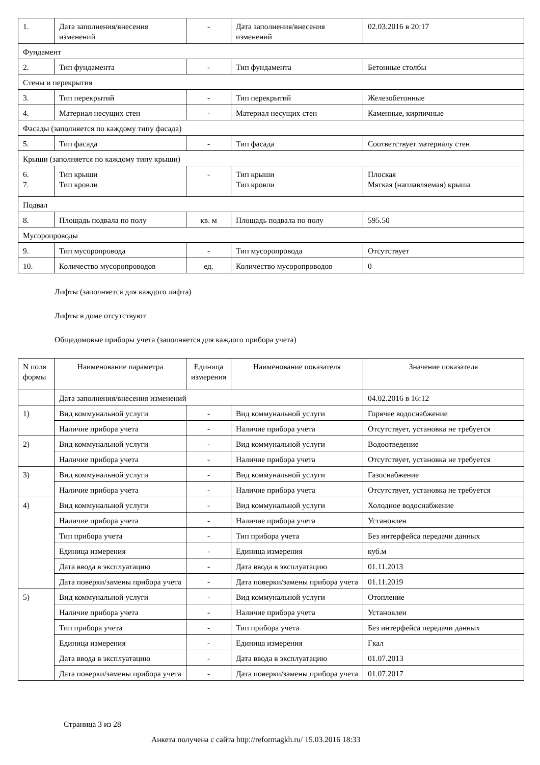| 1. | Дата заполнения/внесения изменений | - | Дата заполнения/внесения изменений | 02.03.2016 в 20:17 |
| Фундамент | | | | |
| 2. | Тип фундамента | - | Тип фундамента | Бетонные столбы |
| Стены и перекрытия | | | | |
| 3. | Тип перекрытий | - | Тип перекрытий | Железобетонные |
| 4. | Материал несущих стен | - | Материал несущих стен | Каменные, кирпичные |
| Фасады (заполняется по каждому типу фасада) | | | | |
| 5. | Тип фасада | - | Тип фасада | Соответствует материалу стен |
| Крыши (заполняется по каждому типу крыши) | | | | |
| 6. 7. | Тип крыши Тип кровли | - | Тип крыши Тип кровли | Плоская Мягкая (наплавляемая) крыша |
| Подвал | | | | |
| 8. | Площадь подвала по полу | кв. м | Площадь подвала по полу | 595.50 |
| Мусоропроводы | | | | |
| 9. | Тип мусоропровода | - | Тип мусоропровода | Отсутствует |
| 10. | Количество мусоропроводов | ед. | Количество мусоропроводов | 0 |
Лифты (заполняется для каждого лифта)
Лифты в доме отсутствуют
Общедомовые приборы учета (заполняется для каждого прибора учета)
| N поля формы | Наименование параметра | Единица измерения | Наименование показателя | Значение показателя |
| --- | --- | --- | --- | --- |
| | Дата заполнения/внесения изменений | | | 04.02.2016 в 16:12 |
| 1) | Вид коммунальной услуги | - | Вид коммунальной услуги | Горячее водоснабжение |
| | Наличие прибора учета | - | Наличие прибора учета | Отсутствует, установка не требуется |
| 2) | Вид коммунальной услуги | - | Вид коммунальной услуги | Водоотведение |
| | Наличие прибора учета | - | Наличие прибора учета | Отсутствует, установка не требуется |
| 3) | Вид коммунальной услуги | - | Вид коммунальной услуги | Газоснабжение |
| | Наличие прибора учета | - | Наличие прибора учета | Отсутствует, установка не требуется |
| 4) | Вид коммунальной услуги | - | Вид коммунальной услуги | Холодное водоснабжение |
| | Наличие прибора учета | - | Наличие прибора учета | Установлен |
| | Тип прибора учета | - | Тип прибора учета | Без интерфейса передачи данных |
| | Единица измерения | - | Единица измерения | куб.м |
| | Дата ввода в эксплуатацию | - | Дата ввода в эксплуатацию | 01.11.2013 |
| | Дата поверки/замены прибора учета | - | Дата поверки/замены прибора учета | 01.11.2019 |
| 5) | Вид коммунальной услуги | - | Вид коммунальной услуги | Отопление |
| | Наличие прибора учета | - | Наличие прибора учета | Установлен |
| | Тип прибора учета | - | Тип прибора учета | Без интерфейса передачи данных |
| | Единица измерения | - | Единица измерения | Гкал |
| | Дата ввода в эксплуатацию | - | Дата ввода в эксплуатацию | 01.07.2013 |
| | Дата поверки/замены прибора учета | - | Дата поверки/замены прибора учета | 01.07.2017 |
Страница 3 из 28
Анкета получена с сайта http://reformagkh.ru/ 15.03.2016 18:33